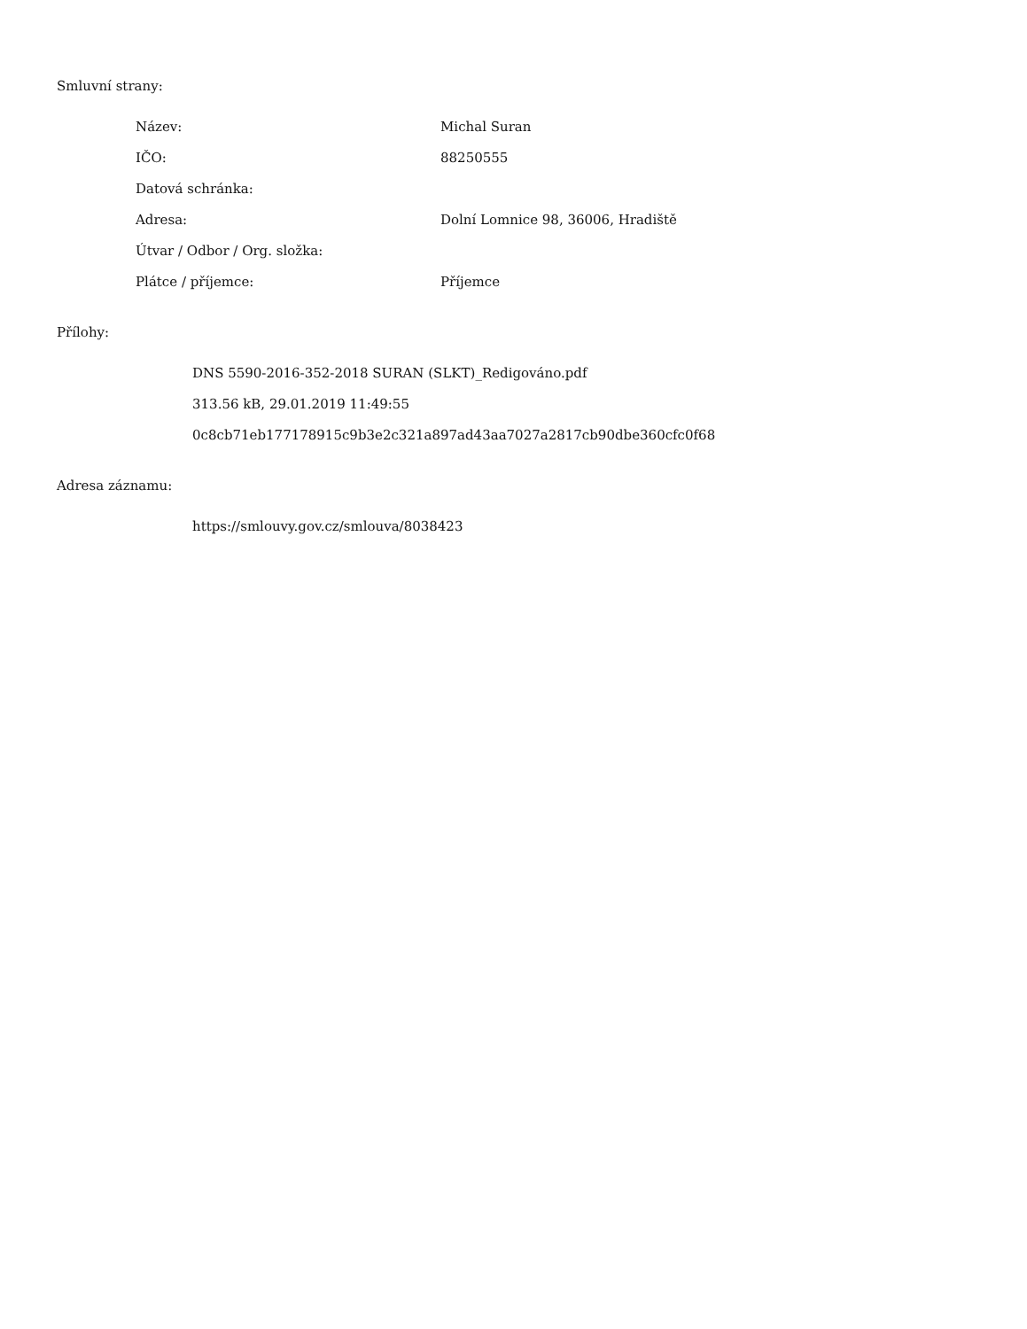Smluvní strany:
| Název: | Michal Suran |
| IČO: | 88250555 |
| Datová schránka: | |
| Adresa: | Dolní Lomnice 98, 36006, Hradiště |
| Útvar / Odbor / Org. složka: | |
| Plátce / příjemce: | Příjemce |
Přílohy:
DNS 5590-2016-352-2018 SURAN (SLKT)_Redigováno.pdf
313.56 kB, 29.01.2019 11:49:55
0c8cb71eb177178915c9b3e2c321a897ad43aa7027a2817cb90dbe360cfc0f68
Adresa záznamu:
https://smlouvy.gov.cz/smlouva/8038423